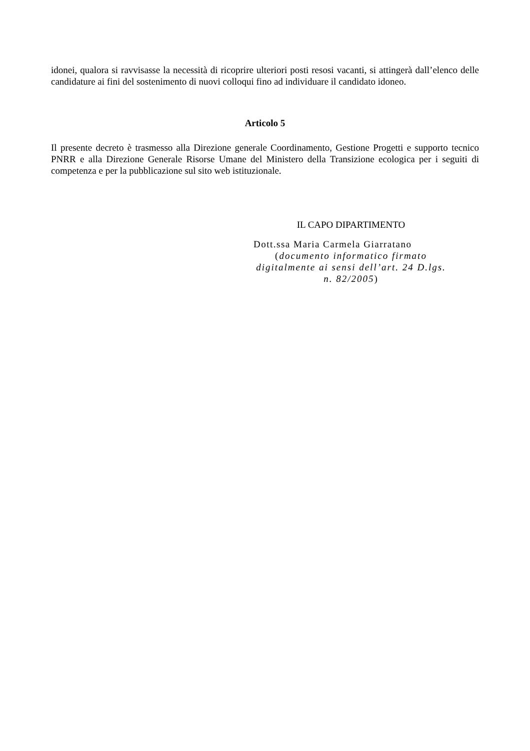idonei, qualora si ravvisasse la necessità di ricoprire ulteriori posti resosi vacanti, si attingerà dall’elenco delle candidature ai fini del sostenimento di nuovi colloqui fino ad individuare il candidato idoneo.
Articolo 5
Il presente decreto è trasmesso alla Direzione generale Coordinamento, Gestione Progetti e supporto tecnico PNRR e alla Direzione Generale Risorse Umane del Ministero della Transizione ecologica per i seguiti di competenza e per la pubblicazione sul sito web istituzionale.
IL CAPO DIPARTIMENTO
Dott.ssa Maria Carmela Giarratano
(documento informatico firmato digitalmente ai sensi dell’art. 24 D.lgs. n. 82/2005)